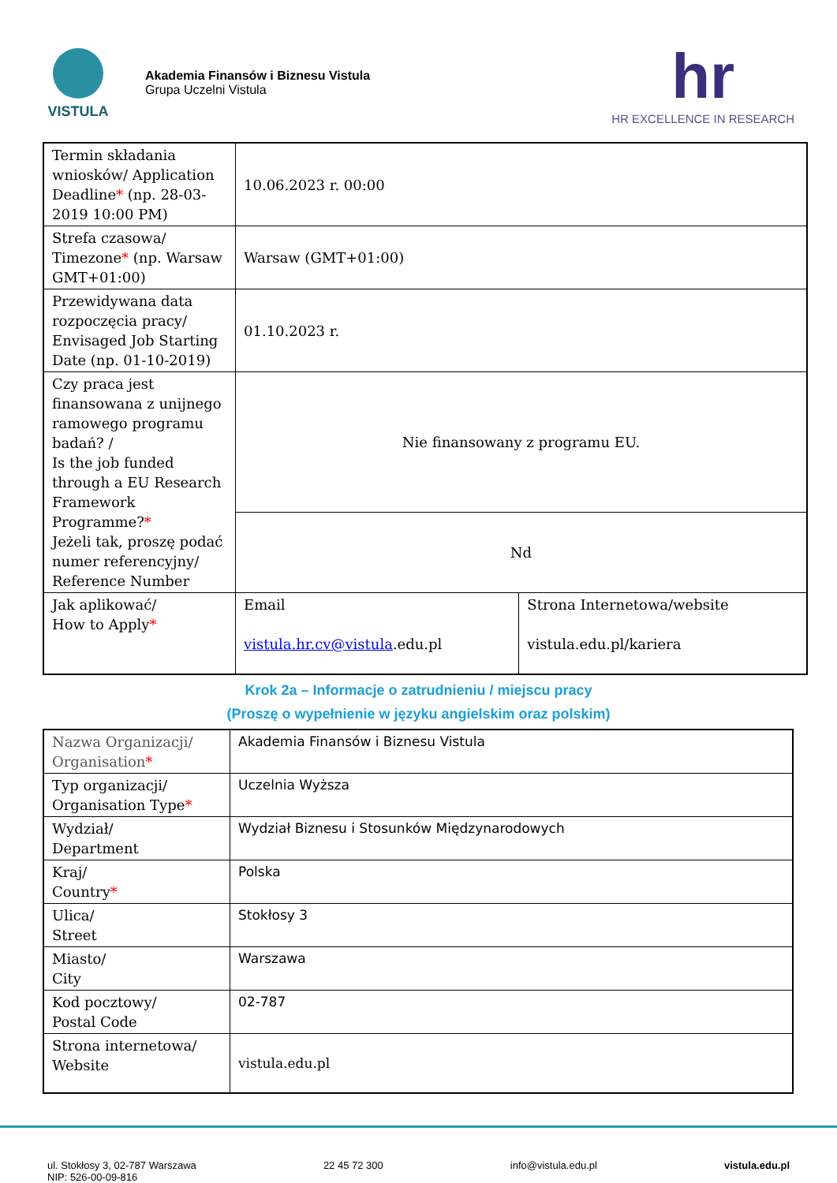VISTULA
Akademia Finansów i Biznesu Vistula
Grupa Uczelni Vistula
hr
HR EXCELLENCE IN RESEARCH
| Termin składania wniosków/ Application Deadline * (np. 28-03-2019 10:00 PM) | 10.06.2023 r. 00:00 | |
| Strefa czasowa/ Timezone * (np. Warsaw GMT+01:00) | Warsaw (GMT+01:00) | |
| Przewidywana data rozpoczęcia pracy/ Envisaged Job Starting Date (np. 01-10-2019) | 01.10.2023 r. | |
| Czy praca jest finansowana z unijnego ramowego programu badań? / Is the job funded through a EU Research Framework Programme? * Jeżeli tak, proszę podać numer referencyjny/ Reference Number | Nie finansowany z programu EU. | |
| | Nd | |
| Jak aplikować/ How to Apply * | Email vistula.hr.cv@vistula .edu.pl | Strona Internetowa/website vistula.edu.pl/kariera |
Krok 2a – Informacje o zatrudnieniu / miejscu pracy
(Proszę o wypełnienie w języku angielskim oraz polskim)
| Nazwa Organizacji/ Organisation * | Akademia Finansów i Biznesu Vistula |
| Typ organizacji/ Organisation Type * | Uczelnia Wyższa |
| Wydział/ Department | Wydział Biznesu i Stosunków Międzynarodowych |
| Kraj/ Country * | Polska |
| Ulica/ Street | Stokłosy 3 |
| Miasto/ City | Warszawa |
| Kod pocztowy/ Postal Code | 02-787 |
| Strona internetowa/ Website | vistula.edu.pl |
ul. Stokłosy 3, 02-787 Warszawa
NIP: 526-00-09-816
22 45 72 300 info@vistula.edu.pl vistula.edu.pl